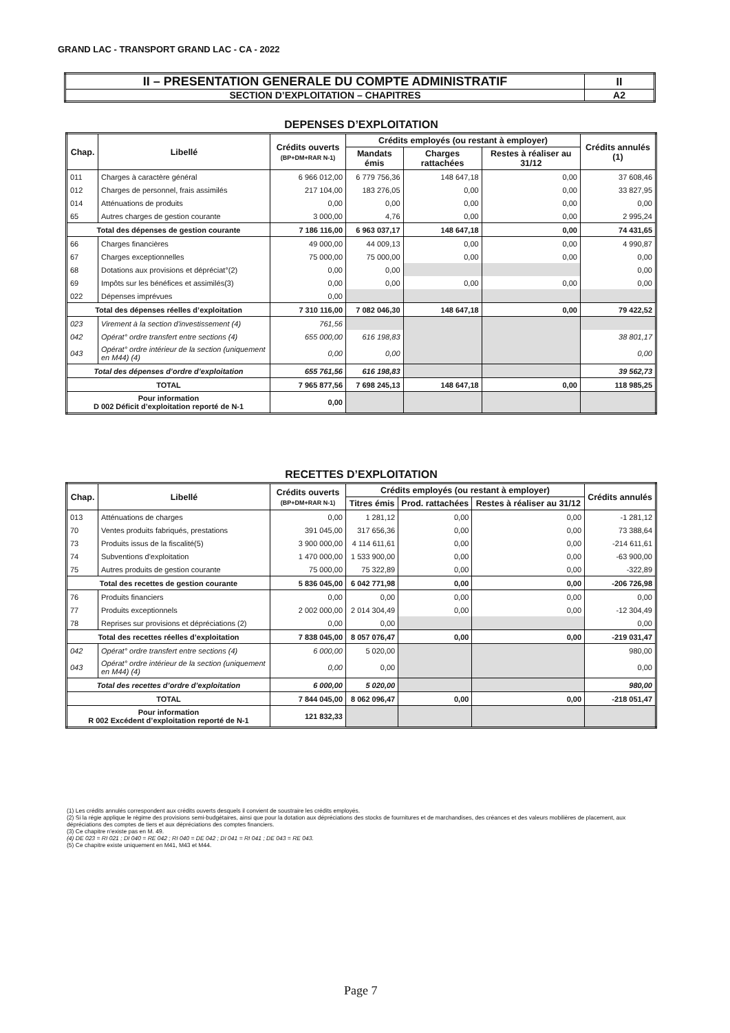GRAND LAC - TRANSPORT GRAND LAC - CA - 2022
| II – PRESENTATION GENERALE DU COMPTE ADMINISTRATIF | II |
| SECTION D’EXPLOITATION – CHAPITRES | A2 |
DEPENSES D’EXPLOITATION
| Chap. | Libellé | Crédits ouverts (BP+DM+RAR N-1) | Crédits employés (ou restant à employer) | | | Crédits annulés (1) |
| --- | --- | --- | --- | --- | --- | --- |
| | | | Mandats émis | Charges rattachées | Restes à réaliser au 31/12 | |
| 011 | Charges à caractère général | 6 966 012,00 | 6 779 756,36 | 148 647,18 | 0,00 | 37 608,46 |
| 012 | Charges de personnel, frais assimilés | 217 104,00 | 183 276,05 | 0,00 | 0,00 | 33 827,95 |
| 014 | Atténuations de produits | 0,00 | 0,00 | 0,00 | 0,00 | 0,00 |
| 65 | Autres charges de gestion courante | 3 000,00 | 4,76 | 0,00 | 0,00 | 2 995,24 |
| Total des dépenses de gestion courante | | 7 186 116,00 | 6 963 037,17 | 148 647,18 | 0,00 | 74 431,65 |
| 66 | Charges financières | 49 000,00 | 44 009,13 | 0,00 | 0,00 | 4 990,87 |
| 67 | Charges exceptionnelles | 75 000,00 | 75 000,00 | 0,00 | 0,00 | 0,00 |
| 68 | Dotations aux provisions et dépréciat°(2) | 0,00 | 0,00 | | | 0,00 |
| 69 | Impôts sur les bénéfices et assimilés(3) | 0,00 | 0,00 | 0,00 | 0,00 | 0,00 |
| 022 | Dépenses imprévues | 0,00 | | | | |
| Total des dépenses réelles d’exploitation | | 7 310 116,00 | 7 082 046,30 | 148 647,18 | 0,00 | 79 422,52 |
| 023 | Virement à la section d'investissement (4) | 761,56 | | | | |
| 042 | Opérat° ordre transfert entre sections (4) | 655 000,00 | 616 198,83 | | | 38 801,17 |
| 043 | Opérat° ordre intérieur de la section (uniquement en M44) (4) | 0,00 | 0,00 | | | 0,00 |
| Total des dépenses d’ordre d’exploitation | | 655 761,56 | 616 198,83 | | | 39 562,73 |
| TOTAL | | 7 965 877,56 | 7 698 245,13 | 148 647,18 | 0,00 | 118 985,25 |
| Pour information D 002 Déficit d’exploitation reporté de N-1 | | 0,00 | | | | |
RECETTES D’EXPLOITATION
| Chap. | Libellé | Crédits ouverts (BP+DM+RAR N-1) | Crédits employés (ou restant à employer) | | | Crédits annulés |
| --- | --- | --- | --- | --- | --- | --- |
| | | | Titres émis | Prod. rattachées | Restes à réaliser au 31/12 | |
| 013 | Atténuations de charges | 0,00 | 1 281,12 | 0,00 | 0,00 | -1 281,12 |
| 70 | Ventes produits fabriqués, prestations | 391 045,00 | 317 656,36 | 0,00 | 0,00 | 73 388,64 |
| 73 | Produits issus de la fiscalité(5) | 3 900 000,00 | 4 114 611,61 | 0,00 | 0,00 | -214 611,61 |
| 74 | Subventions d'exploitation | 1 470 000,00 | 1 533 900,00 | 0,00 | 0,00 | -63 900,00 |
| 75 | Autres produits de gestion courante | 75 000,00 | 75 322,89 | 0,00 | 0,00 | -322,89 |
| Total des recettes de gestion courante | | 5 836 045,00 | 6 042 771,98 | 0,00 | 0,00 | -206 726,98 |
| 76 | Produits financiers | 0,00 | 0,00 | 0,00 | 0,00 | 0,00 |
| 77 | Produits exceptionnels | 2 002 000,00 | 2 014 304,49 | 0,00 | 0,00 | -12 304,49 |
| 78 | Reprises sur provisions et dépréciations (2) | 0,00 | 0,00 | | | 0,00 |
| Total des recettes réelles d’exploitation | | 7 838 045,00 | 8 057 076,47 | 0,00 | 0,00 | -219 031,47 |
| 042 | Opérat° ordre transfert entre sections (4) | 6 000,00 | 5 020,00 | | | 980,00 |
| 043 | Opérat° ordre intérieur de la section (uniquement en M44) (4) | 0,00 | 0,00 | | | 0,00 |
| Total des recettes d’ordre d’exploitation | | 6 000,00 | 5 020,00 | | | 980,00 |
| TOTAL | | 7 844 045,00 | 8 062 096,47 | 0,00 | 0,00 | -218 051,47 |
| Pour information R 002 Excédent d’exploitation reporté de N-1 | | 121 832,33 | | | | |
(1) Les crédits annulés correspondent aux crédits ouverts desquels il convient de soustraire les crédits employés.
(2) Si la régie applique le régime des provisions semi-budgétaires, ainsi que pour la dotation aux dépréciations des stocks de fournitures et de marchandises, des créances et des valeurs mobilières de placement, aux dépréciations des comptes de tiers et aux dépréciations des comptes financiers.
(3) Ce chapitre n'existe pas en M. 49.
(4) DE 023 = RI 021 ; DI 040 = RE 042 ; RI 040 = DE 042 ; DI 041 = RI 041 ; DE 043 = RE 043.
(5) Ce chapitre existe uniquement en M41, M43 et M44.
Page 7